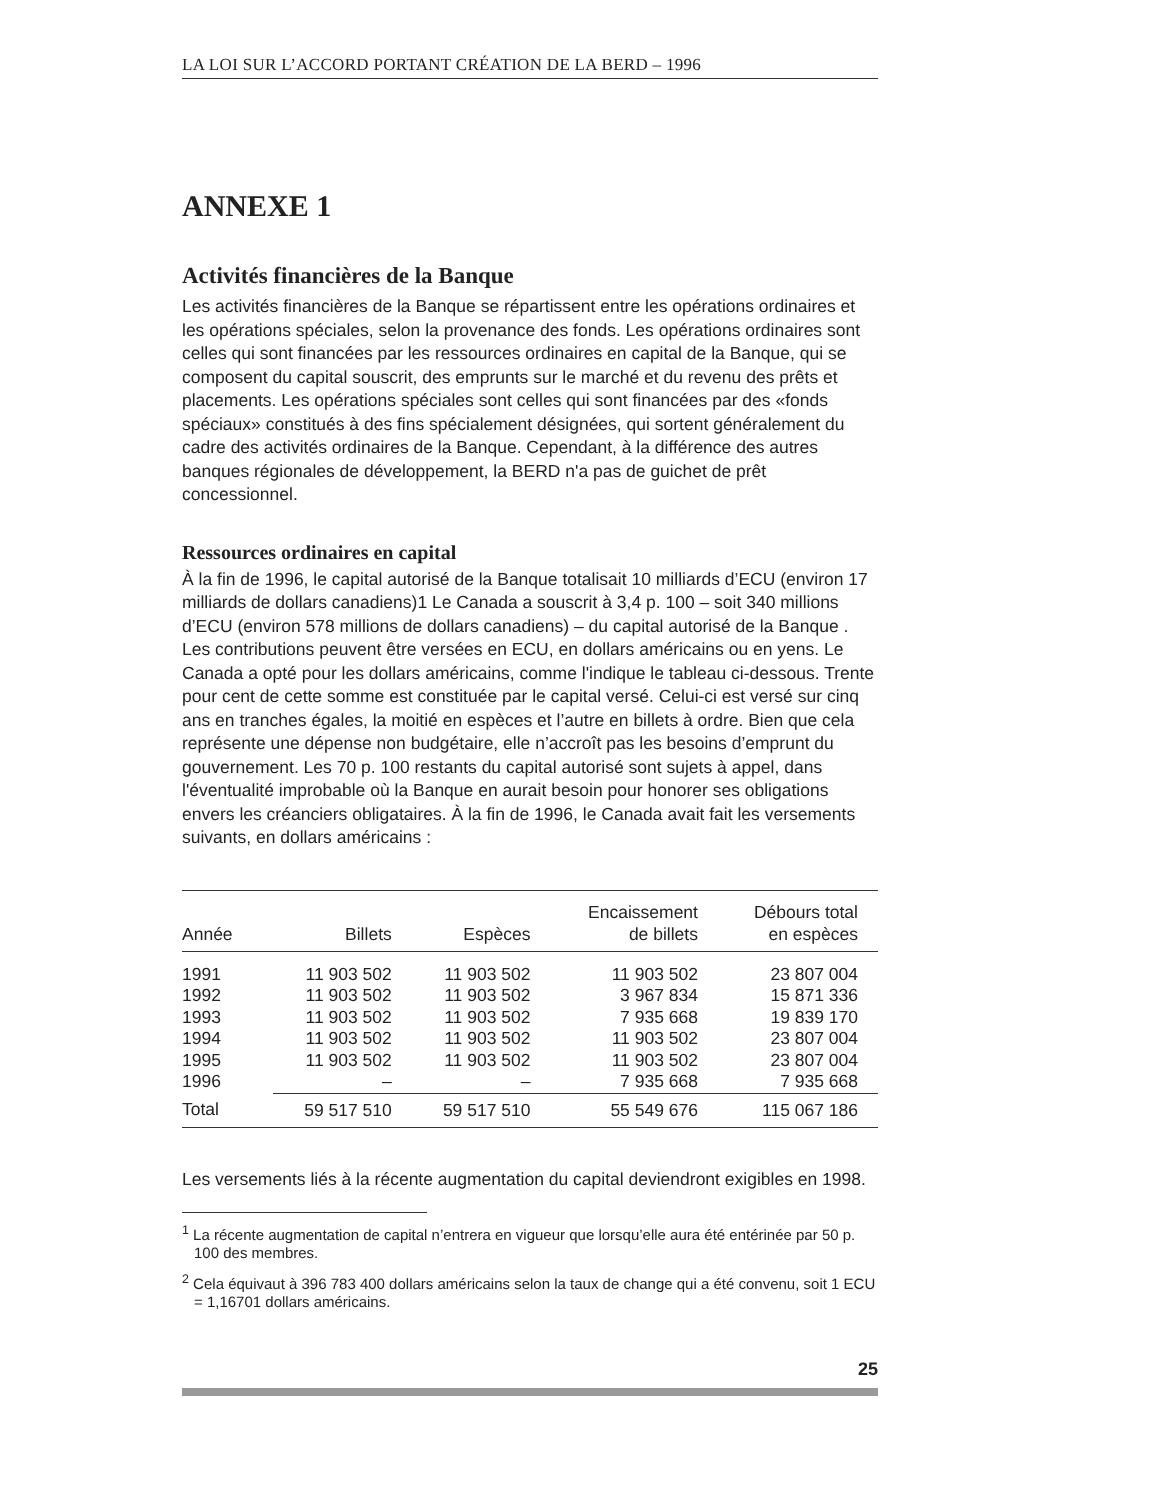LA LOI SUR L’ACCORD PORTANT CRÉATION DE LA BERD – 1996
ANNEXE 1
Activités financières de la Banque
Les activités financières de la Banque se répartissent entre les opérations ordinaires et les opérations spéciales, selon la provenance des fonds. Les opérations ordinaires sont celles qui sont financées par les ressources ordinaires en capital de la Banque, qui se composent du capital souscrit, des emprunts sur le marché et du revenu des prêts et placements. Les opérations spéciales sont celles qui sont financées par des «fonds spéciaux» constitués à des fins spécialement désignées, qui sortent généralement du cadre des activités ordinaires de la Banque. Cependant, à la différence des autres banques régionales de développement, la BERD n'a pas de guichet de prêt concessionnel.
Ressources ordinaires en capital
À la fin de 1996, le capital autorisé de la Banque totalisait 10 milliards d’ECU (environ 17 milliards de dollars canadiens)1 Le Canada a souscrit à 3,4 p. 100 – soit 340 millions d’ECU (environ 578 millions de dollars canadiens) – du capital autorisé de la Banque . Les contributions peuvent être versées en ECU, en dollars américains ou en yens. Le Canada a opté pour les dollars américains, comme l'indique le tableau ci-dessous. Trente pour cent de cette somme est constituée par le capital versé. Celui-ci est versé sur cinq ans en tranches égales, la moitié en espèces et l’autre en billets à ordre. Bien que cela représente une dépense non budgétaire, elle n’accroît pas les besoins d’emprunt du gouvernement. Les 70 p. 100 restants du capital autorisé sont sujets à appel, dans l'éventualité improbable où la Banque en aurait besoin pour honorer ses obligations envers les créanciers obligataires. À la fin de 1996, le Canada avait fait les versements suivants, en dollars américains :
| Année | Billets | Espèces | Encaissement de billets | Débours total en espèces |
| --- | --- | --- | --- | --- |
| 1991 | 11 903 502 | 11 903 502 | 11 903 502 | 23 807 004 |
| 1992 | 11 903 502 | 11 903 502 | 3 967 834 | 15 871 336 |
| 1993 | 11 903 502 | 11 903 502 | 7 935 668 | 19 839 170 |
| 1994 | 11 903 502 | 11 903 502 | 11 903 502 | 23 807 004 |
| 1995 | 11 903 502 | 11 903 502 | 11 903 502 | 23 807 004 |
| 1996 | – | – | 7 935 668 | 7 935 668 |
| Total | 59 517 510 | 59 517 510 | 55 549 676 | 115 067 186 |
Les versements liés à la récente augmentation du capital deviendront exigibles en 1998.
<sup>1</sup> La récente augmentation de capital n’entrera en vigueur que lorsqu’elle aura été entérinée par 50 p. 100 des membres.
<sup>2</sup> Cela équivaut à 396 783 400 dollars américains selon la taux de change qui a été convenu, soit 1 ECU = 1,16701 dollars américains.
25